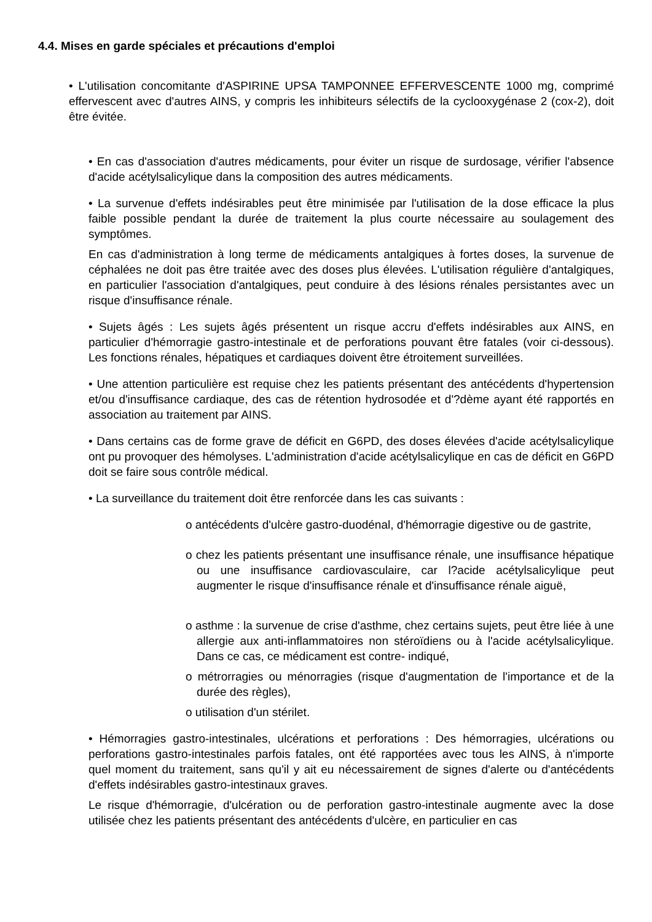4.4. Mises en garde spéciales et précautions d'emploi
• L'utilisation concomitante d'ASPIRINE UPSA TAMPONNEE EFFERVESCENTE 1000 mg, comprimé effervescent avec d'autres AINS, y compris les inhibiteurs sélectifs de la cyclooxygénase 2 (cox-2), doit être évitée.
• En cas d'association d'autres médicaments, pour éviter un risque de surdosage, vérifier l'absence d'acide acétylsalicylique dans la composition des autres médicaments.
• La survenue d'effets indésirables peut être minimisée par l'utilisation de la dose efficace la plus faible possible pendant la durée de traitement la plus courte nécessaire au soulagement des symptômes.
En cas d'administration à long terme de médicaments antalgiques à fortes doses, la survenue de céphalées ne doit pas être traitée avec des doses plus élevées. L'utilisation régulière d'antalgiques, en particulier l'association d'antalgiques, peut conduire à des lésions rénales persistantes avec un risque d'insuffisance rénale.
• Sujets âgés : Les sujets âgés présentent un risque accru d'effets indésirables aux AINS, en particulier d'hémorragie gastro-intestinale et de perforations pouvant être fatales (voir ci-dessous). Les fonctions rénales, hépatiques et cardiaques doivent être étroitement surveillées.
• Une attention particulière est requise chez les patients présentant des antécédents d'hypertension et/ou d'insuffisance cardiaque, des cas de rétention hydrosodée et d'?dème ayant été rapportés en association au traitement par AINS.
• Dans certains cas de forme grave de déficit en G6PD, des doses élevées d'acide acétylsalicylique ont pu provoquer des hémolyses. L'administration d'acide acétylsalicylique en cas de déficit en G6PD doit se faire sous contrôle médical.
• La surveillance du traitement doit être renforcée dans les cas suivants :
o antécédents d'ulcère gastro-duodénal, d'hémorragie digestive ou de gastrite,
o chez les patients présentant une insuffisance rénale, une insuffisance hépatique ou une insuffisance cardiovasculaire, car l?acide acétylsalicylique peut augmenter le risque d'insuffisance rénale et d'insuffisance rénale aiguë,
o asthme : la survenue de crise d'asthme, chez certains sujets, peut être liée à une allergie aux anti-inflammatoires non stéroïdiens ou à l'acide acétylsalicylique. Dans ce cas, ce médicament est contre- indiqué,
o métrorragies ou ménorragies (risque d'augmentation de l'importance et de la durée des règles),
o utilisation d'un stérilet.
• Hémorragies gastro-intestinales, ulcérations et perforations : Des hémorragies, ulcérations ou perforations gastro-intestinales parfois fatales, ont été rapportées avec tous les AINS, à n'importe quel moment du traitement, sans qu'il y ait eu nécessairement de signes d'alerte ou d'antécédents d'effets indésirables gastro-intestinaux graves.
Le risque d'hémorragie, d'ulcération ou de perforation gastro-intestinale augmente avec la dose utilisée chez les patients présentant des antécédents d'ulcère, en particulier en cas